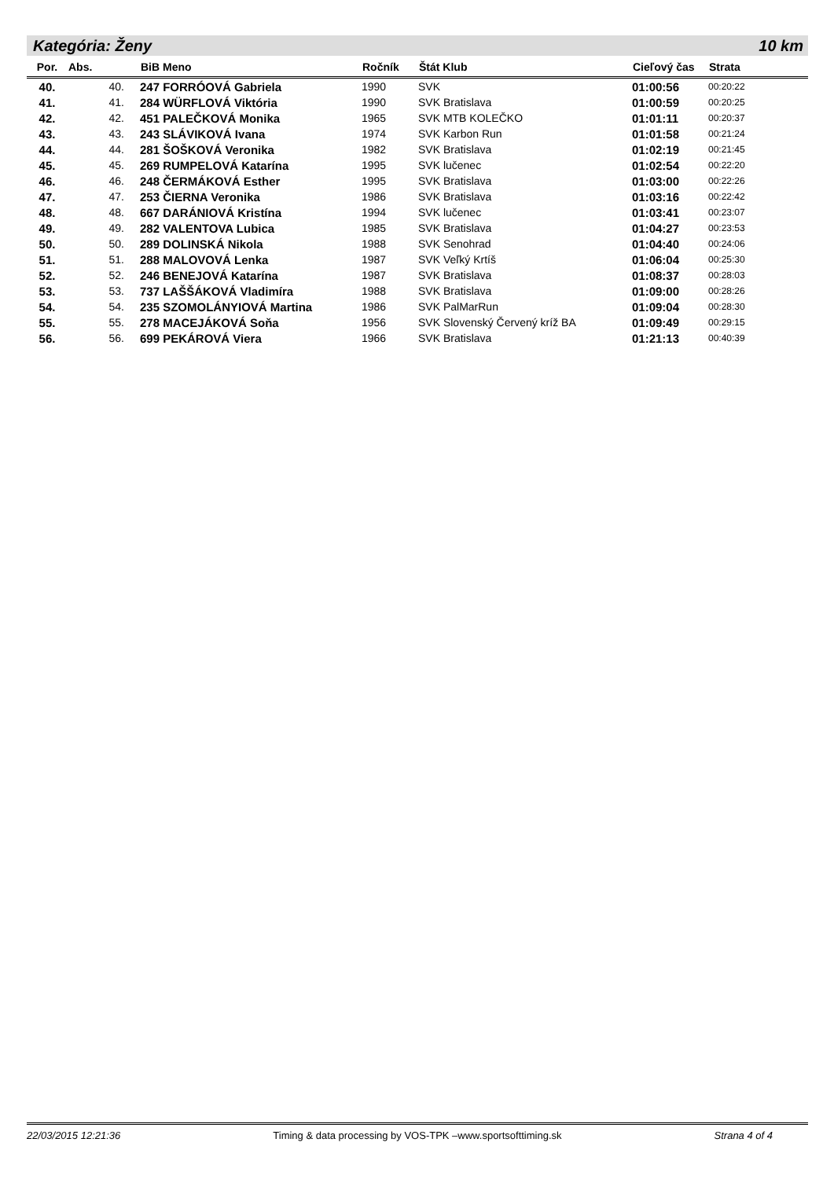Kategória: Ženy 10 km
| Por. | Abs. | BiB Meno | Ročník | Štát Klub | Cieľový čas | Strata |
| --- | --- | --- | --- | --- | --- | --- |
| 40. | 40. | 247 FORRÓOVÁ Gabriela | 1990 | SVK | 01:00:56 | 00:20:22 |
| 41. | 41. | 284 WÜRFLOVÁ Viktória | 1990 | SVK Bratislava | 01:00:59 | 00:20:25 |
| 42. | 42. | 451 PALEČKOVÁ Monika | 1965 | SVK MTB KOLEČKO | 01:01:11 | 00:20:37 |
| 43. | 43. | 243 SLÁVIKOVÁ Ivana | 1974 | SVK Karbon Run | 01:01:58 | 00:21:24 |
| 44. | 44. | 281 ŠOŠKOVÁ Veronika | 1982 | SVK Bratislava | 01:02:19 | 00:21:45 |
| 45. | 45. | 269 RUMPELOVÁ Katarína | 1995 | SVK lučenec | 01:02:54 | 00:22:20 |
| 46. | 46. | 248 ČERMÁKOVÁ Esther | 1995 | SVK Bratislava | 01:03:00 | 00:22:26 |
| 47. | 47. | 253 ČIERNA Veronika | 1986 | SVK Bratislava | 01:03:16 | 00:22:42 |
| 48. | 48. | 667 DARÁNIOVÁ Kristína | 1994 | SVK lučenec | 01:03:41 | 00:23:07 |
| 49. | 49. | 282 VALENTOVA Lubica | 1985 | SVK Bratislava | 01:04:27 | 00:23:53 |
| 50. | 50. | 289 DOLINSKÁ Nikola | 1988 | SVK Senohrad | 01:04:40 | 00:24:06 |
| 51. | 51. | 288 MALOVOVÁ Lenka | 1987 | SVK Veľký Krtíš | 01:06:04 | 00:25:30 |
| 52. | 52. | 246 BENEJOVÁ Katarína | 1987 | SVK Bratislava | 01:08:37 | 00:28:03 |
| 53. | 53. | 737 LAŠŠÁKOVÁ Vladimíra | 1988 | SVK Bratislava | 01:09:00 | 00:28:26 |
| 54. | 54. | 235 SZOMOLÁNYIOVÁ Martina | 1986 | SVK PalMarRun | 01:09:04 | 00:28:30 |
| 55. | 55. | 278 MACEJÁKOVÁ Soňa | 1956 | SVK Slovenský Červený kríž BA | 01:09:49 | 00:29:15 |
| 56. | 56. | 699 PEKÁROVÁ Viera | 1966 | SVK Bratislava | 01:21:13 | 00:40:39 |
22/03/2015 12:21:36 Timing & data processing by VOS-TPK –www.sportsofttiming.sk Strana 4 of 4